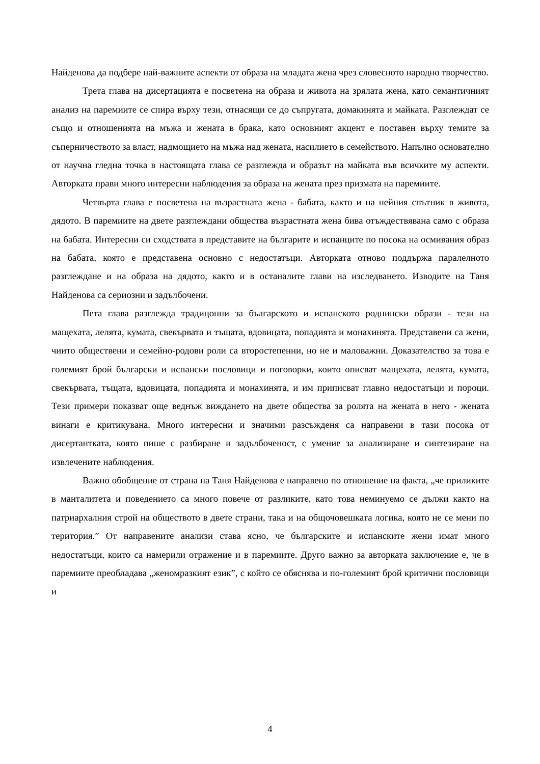Найденова да подбере най-важните аспекти от образа на младата жена чрез словесното народно творчество.
Трета глава на дисертацията е посветена на образа и живота на зрялата жена, като семантичният анализ на паремиите се спира върху тези, отнасящи се до съпругата, домакинята и майката. Разглеждат се също и отношенията на мъжа и жената в брака, като основният акцент е поставен върху темите за съперничеството за власт, надмощието на мъжа над жената, насилието в семейството. Напълно основателно от научна гледна точка в настоящата глава се разглежда и образът на майката във всичките му аспекти. Авторката прави много интересни наблюдения за образа на жената през призмата на паремиите.
Четвърта глава е посветена на възрастната жена - бабата, както и на нейния спътник в живота, дядото. В паремиите на двете разглеждани общества възрастната жена бива отъждествявана само с образа на бабата. Интересни си сходствата в представите на българите и испанците по посока на осмивания образ на бабата, която е представена основно с недостатъци. Авторката отново поддържа паралелното разглеждане и на образа на дядото, както и в останалите глави на изследването. Изводите на Таня Найденова са сериозни и задълбочени.
Пета глава разглежда традицонни за българското и испанското роднински образи - тези на мащехата, лелята, кумата, свекървата и тъщата, вдовицата, попадията и монахинята. Представени са жени, чиито обществени и семейно-родови роли са второстепенни, но не и маловажни. Доказателство за това е големият брой български и испански пословици и поговорки, които описват мащехата, лелята, кумата, свекървата, тъщата, вдовицата, попадията и монахинята, и им приписват главно недостатъци и пороци. Тези примери показват още веднъж виждането на двете общества за ролята на жената в него - жената винаги е критикувана. Много интересни и значими разсъжденя са направени в тази посока от дисертантката, която пише с разбиране и задълбоченост, с умение за анализиране и синтезиране на извлечените наблюдения.
Важно обобщение от страна на Таня Найденова е направено по отношение на факта, „че приликите в манталитета и поведението са много повече от разликите, като това неминуемо се дължи както на патриархалния строй на обществото в двете страни, така и на общочовешката логика, която не се мени по територия.” От направените анализи става ясно, че българските и испанските жени имат много недостатъци, които са намерили отражение и в паремиите. Друго важно за авторката заключение е, че в паремиите преобладава „женомразкият език”, с който се обяснява и по-големият брой критични пословици и
4